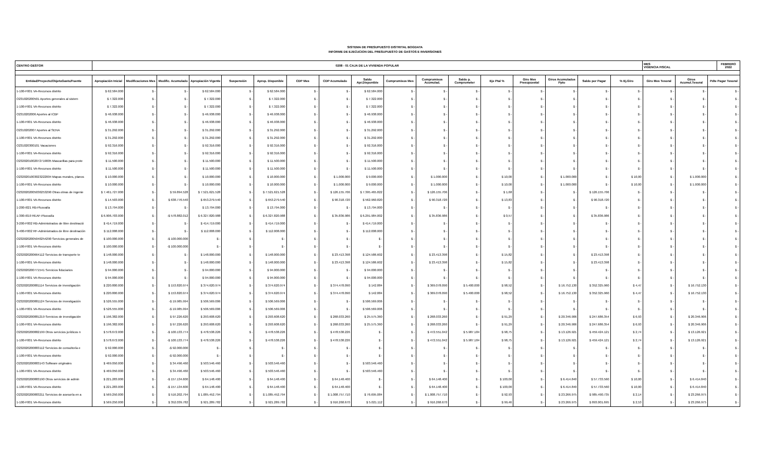SISTEMA DE PRESUPUESTO DISTRITAL BOGDATA
INFORME DE EJECUCION DEL PRESUPUESTO DE GASTOS E INVERSIONES
| CENTRO GESTOR | 0208 - 01 CAJA DE LA VIVIENDA POPULAR | MES VIGENCIA FISCAL | FEBRERO 2022 |
| Entidad/Proyecto/ObjetoGasto/Fuente | Apropiación Inicial | Modificaciones Mes | Modific. Acumulado | Apropiación Vigente | Suspensión | Aprop. Disponible | CDP Mes | CDP Acumulado | Saldo Apr.Disponible | Compromisos Mes | Compromisos Acumulad. | Saldo p. Comprometer | Eje Ptal % | Giro Mes Presupuestal | Giros Acumulados Ppto | Saldo por Pagar | % Ej.Giro | Giro Mes Tesoral | Giros Acumul.Tesoral | Pdte Pagar Tesoral |
| --- | --- | --- | --- | --- | --- | --- | --- | --- | --- | --- | --- | --- | --- | --- | --- | --- | --- | --- | --- | --- |
| 1-100-F001 VA-Recursos distrito | $ 62.584.000 | $ - | $ - | $ 62.584.000 | $ - | $ 62.584.000 | $ - | $ - | $ 62.584.000 | $ - | $ - | $ - | $ - | $ - | $ - | $ - | $ - | $ - | $ - | $ - |
| O231020200501 Aportes generales al sistem | $ 7.322.000 | $ - | $ - | $ 7.322.000 | $ - | $ 7.322.000 | $ - | $ - | $ 7.322.000 | $ - | $ - | $ - | $ - | $ - | $ - | $ - | $ - | $ - | $ - | $ - |
| 1-100-F001 VA-Recursos distrito | $ 7.322.000 | $ - | $ - | $ 7.322.000 | $ - | $ 7.322.000 | $ - | $ - | $ 7.322.000 | $ - | $ - | $ - | $ - | $ - | $ - | $ - | $ - | $ - | $ - | $ - |
| O2310202006 Aportes al ICBF | $ 46.938.000 | $ - | $ - | $ 46.938.000 | $ - | $ 46.938.000 | $ - | $ - | $ 46.938.000 | $ - | $ - | $ - | $ - | $ - | $ - | $ - | $ - | $ - | $ - | $ - |
| 1-100-F001 VA-Recursos distrito | $ 46.938.000 | $ - | $ - | $ 46.938.000 | $ - | $ 46.938.000 | $ - | $ - | $ 46.938.000 | $ - | $ - | $ - | $ - | $ - | $ - | $ - | $ - | $ - | $ - | $ - |
| O2310202007 Aportes al SENA | $ 31.292.000 | $ - | $ - | $ 31.292.000 | $ - | $ 31.292.000 | $ - | $ - | $ 31.292.000 | $ - | $ - | $ - | $ - | $ - | $ - | $ - | $ - | $ - | $ - | $ - |
| 1-100-F001 VA-Recursos distrito | $ 31.292.000 | $ - | $ - | $ 31.292.000 | $ - | $ 31.292.000 | $ - | $ - | $ 31.292.000 | $ - | $ - | $ - | $ - | $ - | $ - | $ - | $ - | $ - | $ - | $ - |
| O231020300101 Vacaciones | $ 92.316.000 | $ - | $ - | $ 92.316.000 | $ - | $ 92.316.000 | $ - | $ - | $ 92.316.000 | $ - | $ - | $ - | $ - | $ - | $ - | $ - | $ - | $ - | $ - | $ - |
| 1-100-F001 VA-Recursos distrito | $ 92.316.000 | $ - | $ - | $ 92.316.000 | $ - | $ 92.316.000 | $ - | $ - | $ 92.316.000 | $ - | $ - | $ - | $ - | $ - | $ - | $ - | $ - | $ - | $ - | $ - |
| O2320201002072719005 Mascarillas para prote | $ 11.500.000 | $ - | $ - | $ 11.500.000 | $ - | $ 11.500.000 | $ - | $ - | $ 11.500.000 | $ - | $ - | $ - | $ - | $ - | $ - | $ - | $ - | $ - | $ - | $ - |
| 1-100-F001 VA-Recursos distrito | $ 11.500.000 | $ - | $ - | $ 11.500.000 | $ - | $ 11.500.000 | $ - | $ - | $ 11.500.000 | $ - | $ - | $ - | $ - | $ - | $ - | $ - | $ - | $ - | $ - | $ - |
| O2320201003023222004 Mapas murales, planos | $ 10.000.000 | $ - | $ - | $ 10.000.000 | $ - | $ 10.000.000 | $ - | $ 1.000.000 | $ 9.000.000 | $ - | $ 1.000.000 | $ - | $ 10,00 | $ - | $ 1.000.000 | $ - | $ 10,00 | $ - | $ 1.000.000 | $ - |
| 1-100-F001 VA-Recursos distrito | $ 10.000.000 | $ - | $ - | $ 10.000.000 | $ - | $ 10.000.000 | $ - | $ 1.000.000 | $ 9.000.000 | $ - | $ 1.000.000 | $ - | $ 10,00 | $ - | $ 1.000.000 | $ - | $ 10,00 | $ - | $ 1.000.000 | $ - |
| O2320202005030253290 Otras obras de ingenie | $ 7.461.727.000 | $ - | $ 59.894.528 | $ 7.521.621.528 | $ - | $ 7.521.621.528 | $ - | $ 126.155.706 | $ 7.395.465.822 | $ - | $ 126.155.706 | $ - | $ 1,68 | $ - | $ - | $ 126.155.706 | $ - | $ - | $ - | $ - |
| 1-100-F001 VA-Recursos distrito | $ 14.503.000 | $ - | $ 638.776.540 | $ 653.279.540 | $ - | $ 653.279.540 | $ - | $ 90.318.720 | $ 562.960.820 | $ - | $ 90.318.720 | $ - | $ 13,83 | $ - | $ - | $ 90.318.720 | $ - | $ - | $ - | $ - |
| 1-200-I021 RB-Plusvalía | $ 13.794.000 | $ - | $ - | $ 13.794.000 | $ - | $ 13.794.000 | $ - | $ - | $ 13.794.000 | $ - | $ - | $ - | $ - | $ - | $ - | $ - | $ - | $ - | $ - | $ - |
| 1-300-I019 REAF-Plusvalía | $ 6.906.703.000 | $ - | -$ 578.882.012 | $ 6.327.820.988 | $ - | $ 6.327.820.988 | $ - | $ 35.836.986 | $ 6.291.984.002 | $ - | $ 35.836.986 | $ - | $ 0,57 | $ - | $ - | $ 35.836.986 | $ - | $ - | $ - | $ - |
| 3-200-F002 RB-Administrados de libre destinació | $ 414.719.000 | $ - | $ - | $ 414.719.000 | $ - | $ 414.719.000 | $ - | $ - | $ 414.719.000 | $ - | $ - | $ - | $ - | $ - | $ - | $ - | $ - | $ - | $ - | $ - |
| 3-400-F002 RF-Administrados de libre destinación | $ 112.008.000 | $ - | $ - | $ 112.008.000 | $ - | $ 112.008.000 | $ - | $ - | $ 112.008.000 | $ - | $ - | $ - | $ - | $ - | $ - | $ - | $ - | $ - | $ - | $ - |
| O2320202005040254290 Servicios generales de | $ 100.000.000 | $ - | -$ 100.000.000 | $ - | $ - | $ - | $ - | $ - | $ - | $ - | $ - | $ - | $ - | $ - | $ - | $ - | $ - | $ - | $ - | $ - |
| 1-100-F001 VA-Recursos distrito | $ 100.000.000 | $ - | -$ 100.000.000 | $ - | $ - | $ - | $ - | $ - | $ - | $ - | $ - | $ - | $ - | $ - | $ - | $ - | $ - | $ - | $ - | $ - |
| O232020200664112 Servicios de transporte te | $ 148.000.000 | $ - | $ - | $ 148.000.000 | $ - | $ 148.000.000 | $ - | $ 23.413.398 | $ 124.586.602 | $ - | $ 23.413.398 | $ - | $ 15,82 | $ - | $ - | $ 23.413.398 | $ - | $ - | $ - | $ - |
| 1-100-F001 VA-Recursos distrito | $ 148.000.000 | $ - | $ - | $ 148.000.000 | $ - | $ 148.000.000 | $ - | $ 23.413.398 | $ 124.586.602 | $ - | $ 23.413.398 | $ - | $ 15,82 | $ - | $ - | $ 23.413.398 | $ - | $ - | $ - | $ - |
| O232020200771541 Servicios fiduciarios | $ 94.000.000 | $ - | $ - | $ 94.000.000 | $ - | $ 94.000.000 | $ - | $ - | $ 94.000.000 | $ - | $ - | $ - | $ - | $ - | $ - | $ - | $ - | $ - | $ - | $ - |
| 1-100-F001 VA-Recursos distrito | $ 94.000.000 | $ - | $ - | $ 94.000.000 | $ - | $ 94.000.000 | $ - | $ - | $ 94.000.000 | $ - | $ - | $ - | $ - | $ - | $ - | $ - | $ - | $ - | $ - | $ - |
| O232020200881114 Servicios de investigación | $ 220.800.000 | $ - | $ 153.820.974 | $ 374.620.974 | $ - | $ 374.620.974 | $ - | $ 374.478.090 | $ 142.884 | $ - | $ 369.078.090 | $ 5.400.000 | $ 98,52 | $ - | $ 16.752.130 | $ 352.325.960 | $ 4,47 | $ - | $ 16.752.130 | $ - |
| 1-100-F001 VA-Recursos distrito | $ 220.800.000 | $ - | $ 153.820.974 | $ 374.620.974 | $ - | $ 374.620.974 | $ - | $ 374.478.090 | $ 142.884 | $ - | $ 369.078.090 | $ 5.400.000 | $ 98,52 | $ - | $ 16.752.130 | $ 352.325.960 | $ 4,47 | $ - | $ 16.752.130 | $ - |
| O232020200881124 Servicios de investigación | $ 526.555.000 | $ - | -$ 19.985.994 | $ 506.569.006 | $ - | $ 506.569.006 | $ - | $ - | $ 506.569.006 | $ - | $ - | $ - | $ - | $ - | $ - | $ - | $ - | $ - | $ - | $ - |
| 1-100-F001 VA-Recursos distrito | $ 526.555.000 | $ - | -$ 19.985.994 | $ 506.569.006 | $ - | $ 506.569.006 | $ - | $ - | $ 506.569.006 | $ - | $ - | $ - | $ - | $ - | $ - | $ - | $ - | $ - | $ - | $ - |
| O232020200881219 Servicios de investigación | $ 196.382.000 | $ - | $ 97.226.620 | $ 293.608.620 | $ - | $ 293.608.620 | $ - | $ 268.033.260 | $ 25.575.360 | $ - | $ 268.033.260 | $ - | $ 91,29 | $ - | $ 20.346.906 | $ 247.686.354 | $ 6,93 | $ - | $ 20.346.906 | $ - |
| 1-100-F001 VA-Recursos distrito | $ 196.382.000 | $ - | $ 97.226.620 | $ 293.608.620 | $ - | $ 293.608.620 | $ - | $ 268.033.260 | $ 25.575.360 | $ - | $ 268.033.260 | $ - | $ 91,29 | $ - | $ 20.346.906 | $ 247.686.354 | $ 6,93 | $ - | $ 20.346.906 | $ - |
| O232020200882199 Otros servicios jurídicos n | $ 578.672.000 | $ - | -$ 100.133.774 | $ 478.538.226 | $ - | $ 478.538.226 | $ - | $ 478.538.226 | $ - | $ - | $ 472.551.042 | $ 5.987.184 | $ 98,75 | $ - | $ 13.126.921 | $ 459.424.121 | $ 2,74 | $ - | $ 13.126.921 | $ - |
| 1-100-F001 VA-Recursos distrito | $ 578.672.000 | $ - | -$ 100.133.774 | $ 478.538.226 | $ - | $ 478.538.226 | $ - | $ 478.538.226 | $ - | $ - | $ 472.551.042 | $ 5.987.184 | $ 98,75 | $ - | $ 13.126.921 | $ 459.424.121 | $ 2,74 | $ - | $ 13.126.921 | $ - |
| O232020200883112 Servicios de consultoría e | $ 92.000.000 | $ - | -$ 92.000.000 | $ - | $ - | $ - | $ - | $ - | $ - | $ - | $ - | $ - | $ - | $ - | $ - | $ - | $ - | $ - | $ - | $ - |
| 1-100-F001 VA-Recursos distrito | $ 92.000.000 | $ - | -$ 92.000.000 | $ - | $ - | $ - | $ - | $ - | $ - | $ - | $ - | $ - | $ - | $ - | $ - | $ - | $ - | $ - | $ - | $ - |
| O232020200883143 Software originales | $ 469.050.000 | $ - | $ 34.496.460 | $ 503.546.460 | $ - | $ 503.546.460 | $ - | $ - | $ 503.546.460 | $ - | $ - | $ - | $ - | $ - | $ - | $ - | $ - | $ - | $ - | $ - |
| 1-100-F001 VA-Recursos distrito | $ 469.050.000 | $ - | $ 34.496.460 | $ 503.546.460 | $ - | $ 503.546.460 | $ - | $ - | $ 503.546.460 | $ - | $ - | $ - | $ - | $ - | $ - | $ - | $ - | $ - | $ - | $ - |
| O232020200883190 Otros servicios de admin | $ 221.283.000 | $ - | -$ 157.134.600 | $ 64.148.400 | $ - | $ 64.148.400 | $ - | $ 64.148.400 | $ - | $ - | $ 64.148.400 | $ - | $ 100,00 | $ - | $ 6.414.840 | $ 57.733.560 | $ 10,00 | $ - | $ 6.414.840 | $ - |
| 1-100-F001 VA-Recursos distrito | $ 221.283.000 | $ - | -$ 157.134.600 | $ 64.148.400 | $ - | $ 64.148.400 | $ - | $ 64.148.400 | $ - | $ - | $ 64.148.400 | $ - | $ 100,00 | $ - | $ 6.414.840 | $ 57.733.560 | $ 10,00 | $ - | $ 6.414.840 | $ - |
| O232020200883211 Servicios de asesoría en a | $ 569.250.000 | $ - | $ 516.202.794 | $ 1.085.452.794 | $ - | $ 1.085.452.794 | $ - | $ 1.008.757.710 | $ 76.695.084 | $ - | $ 1.008.757.710 | $ - | $ 92,93 | $ - | $ 23.266.975 | $ 985.490.735 | $ 2,14 | $ - | $ 23.266.975 | $ - |
| 1-100-F001 VA-Recursos distrito | $ 569.250.000 | $ - | $ 352.039.782 | $ 921.289.782 | $ - | $ 921.289.782 | $ - | $ 916.268.670 | $ 5.021.112 | $ - | $ 916.268.670 | $ - | $ 99,46 | $ - | $ 23.266.975 | $ 893.001.695 | $ 2,53 | $ - | $ 23.266.975 | $ - |